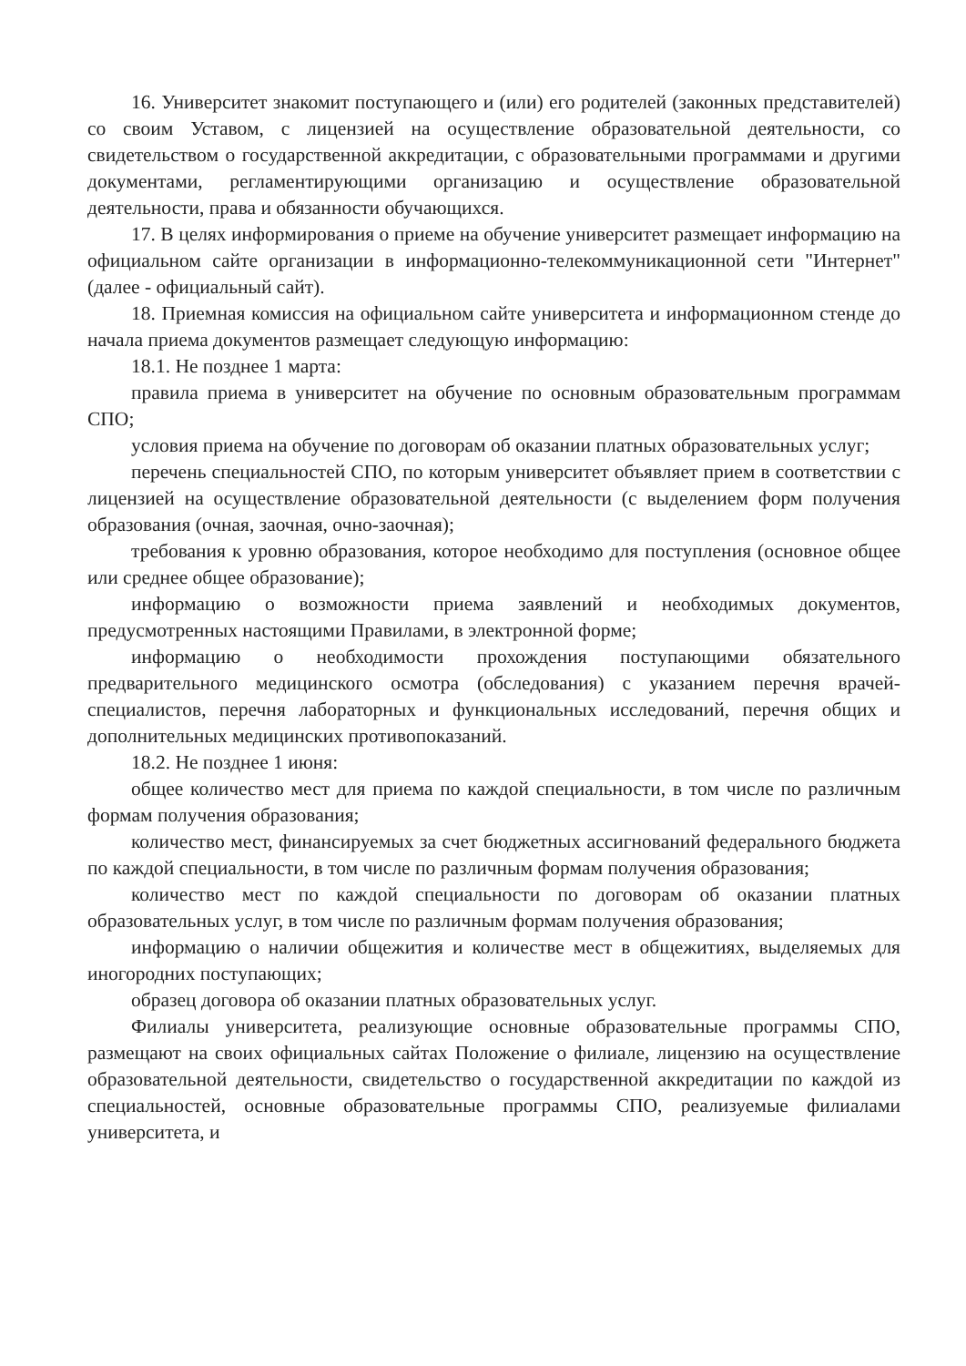16. Университет знакомит поступающего и (или) его родителей (законных представителей) со своим Уставом, с лицензией на осуществление образовательной деятельности, со свидетельством о государственной аккредитации, с образовательными программами и другими документами, регламентирующими организацию и осуществление образовательной деятельности, права и обязанности обучающихся.
17. В целях информирования о приеме на обучение университет размещает информацию на официальном сайте организации в информационно-телекоммуникационной сети "Интернет" (далее - официальный сайт).
18. Приемная комиссия на официальном сайте университета и информационном стенде до начала приема документов размещает следующую информацию:
18.1. Не позднее 1 марта:
правила приема в университет на обучение по основным образовательным программам СПО;
условия приема на обучение по договорам об оказании платных образовательных услуг;
перечень специальностей СПО, по которым университет объявляет прием в соответствии с лицензией на осуществление образовательной деятельности (с выделением форм получения образования (очная, заочная, очно-заочная);
требования к уровню образования, которое необходимо для поступления (основное общее или среднее общее образование);
информацию о возможности приема заявлений и необходимых документов, предусмотренных настоящими Правилами, в электронной форме;
информацию о необходимости прохождения поступающими обязательного предварительного медицинского осмотра (обследования) с указанием перечня врачей-специалистов, перечня лабораторных и функциональных исследований, перечня общих и дополнительных медицинских противопоказаний.
18.2. Не позднее 1 июня:
общее количество мест для приема по каждой специальности, в том числе по различным формам получения образования;
количество мест, финансируемых за счет бюджетных ассигнований федерального бюджета по каждой специальности, в том числе по различным формам получения образования;
количество мест по каждой специальности по договорам об оказании платных образовательных услуг, в том числе по различным формам получения образования;
информацию о наличии общежития и количестве мест в общежитиях, выделяемых для иногородних поступающих;
образец договора об оказании платных образовательных услуг.
Филиалы университета, реализующие основные образовательные программы СПО, размещают на своих официальных сайтах Положение о филиале, лицензию на осуществление образовательной деятельности, свидетельство о государственной аккредитации по каждой из специальностей, основные образовательные программы СПО, реализуемые филиалами университета, и